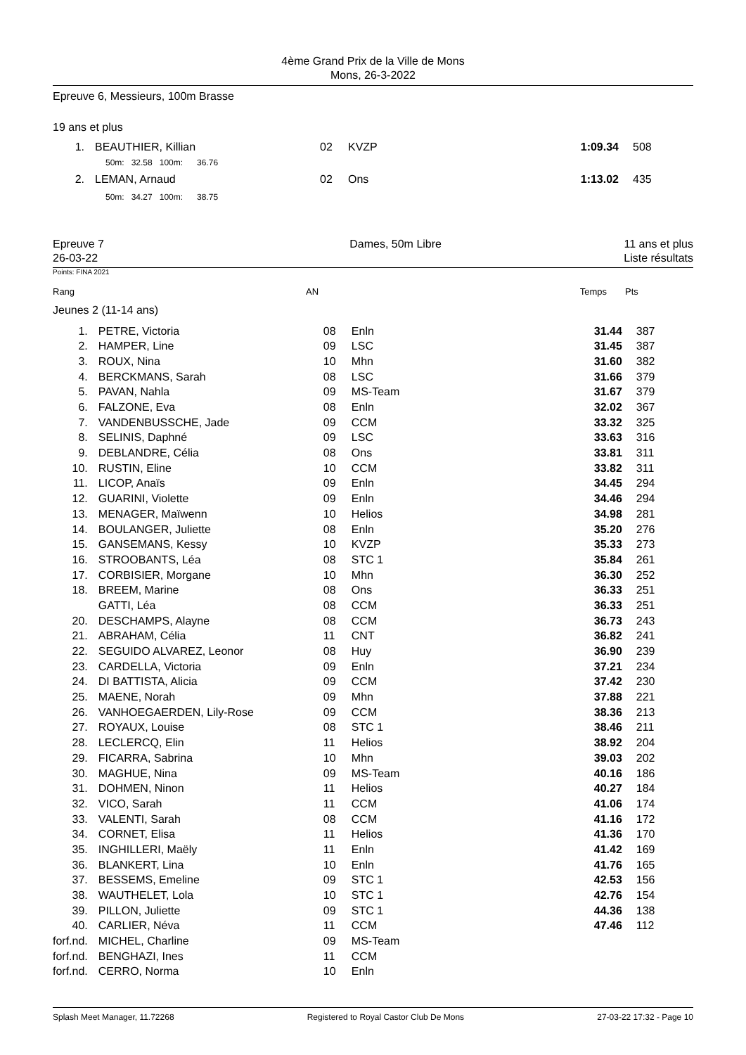4ème Grand Prix de la Ville de Mons
Mons, 26-3-2022
Epreuve 6, Messieurs, 100m Brasse
19 ans et plus
| 1. | BEAUTHIER, Killian | 02 | KVZP | 1:09.34 | 508 |
| | 50m: 32.58 100m: 36.76 | | | | |
| 2. | LEMAN, Arnaud | 02 | Ons | 1:13.02 | 435 |
| | 50m: 34.27 100m: 38.75 | | | | |
Epreuve 7
26-03-22
Dames, 50m Libre 11 ans et plus
Liste résultats
Points: FINA 2021
| Rang | AN | Temps | Pts |
Jeunes 2 (11-14 ans)
| 1. | PETRE, Victoria | 08 | Enln | 31.44 | 387 |
| 2. | HAMPER, Line | 09 | LSC | 31.45 | 387 |
| 3. | ROUX, Nina | 10 | Mhn | 31.60 | 382 |
| 4. | BERCKMANS, Sarah | 08 | LSC | 31.66 | 379 |
| 5. | PAVAN, Nahla | 09 | MS-Team | 31.67 | 379 |
| 6. | FALZONE, Eva | 08 | Enln | 32.02 | 367 |
| 7. | VANDENBUSSCHE, Jade | 09 | CCM | 33.32 | 325 |
| 8. | SELINIS, Daphné | 09 | LSC | 33.63 | 316 |
| 9. | DEBLANDRE, Célia | 08 | Ons | 33.81 | 311 |
| 10. | RUSTIN, Eline | 10 | CCM | 33.82 | 311 |
| 11. | LICOP, Anaïs | 09 | Enln | 34.45 | 294 |
| 12. | GUARINI, Violette | 09 | Enln | 34.46 | 294 |
| 13. | MENAGER, Maïwenn | 10 | Helios | 34.98 | 281 |
| 14. | BOULANGER, Juliette | 08 | Enln | 35.20 | 276 |
| 15. | GANSEMANS, Kessy | 10 | KVZP | 35.33 | 273 |
| 16. | STROOBANTS, Léa | 08 | STC 1 | 35.84 | 261 |
| 17. | CORBISIER, Morgane | 10 | Mhn | 36.30 | 252 |
| 18. | BREEM, Marine | 08 | Ons | 36.33 | 251 |
| | GATTI, Léa | 08 | CCM | 36.33 | 251 |
| 20. | DESCHAMPS, Alayne | 08 | CCM | 36.73 | 243 |
| 21. | ABRAHAM, Célia | 11 | CNT | 36.82 | 241 |
| 22. | SEGUIDO ALVAREZ, Leonor | 08 | Huy | 36.90 | 239 |
| 23. | CARDELLA, Victoria | 09 | Enln | 37.21 | 234 |
| 24. | DI BATTISTA, Alicia | 09 | CCM | 37.42 | 230 |
| 25. | MAENE, Norah | 09 | Mhn | 37.88 | 221 |
| 26. | VANHOEGAERDEN, Lily-Rose | 09 | CCM | 38.36 | 213 |
| 27. | ROYAUX, Louise | 08 | STC 1 | 38.46 | 211 |
| 28. | LECLERCQ, Elin | 11 | Helios | 38.92 | 204 |
| 29. | FICARRA, Sabrina | 10 | Mhn | 39.03 | 202 |
| 30. | MAGHUE, Nina | 09 | MS-Team | 40.16 | 186 |
| 31. | DOHMEN, Ninon | 11 | Helios | 40.27 | 184 |
| 32. | VICO, Sarah | 11 | CCM | 41.06 | 174 |
| 33. | VALENTI, Sarah | 08 | CCM | 41.16 | 172 |
| 34. | CORNET, Elisa | 11 | Helios | 41.36 | 170 |
| 35. | INGHILLERI, Maëly | 11 | Enln | 41.42 | 169 |
| 36. | BLANKERT, Lina | 10 | Enln | 41.76 | 165 |
| 37. | BESSEMS, Emeline | 09 | STC 1 | 42.53 | 156 |
| 38. | WAUTHELET, Lola | 10 | STC 1 | 42.76 | 154 |
| 39. | PILLON, Juliette | 09 | STC 1 | 44.36 | 138 |
| 40. | CARLIER, Néva | 11 | CCM | 47.46 | 112 |
| forf.nd. | MICHEL, Charline | 09 | MS-Team | | |
| forf.nd. | BENGHAZI, Ines | 11 | CCM | | |
| forf.nd. | CERRO, Norma | 10 | Enln | | |
Splash Meet Manager, 11.72268 Registered to Royal Castor Club De Mons 27-03-22 17:32 - Page 10